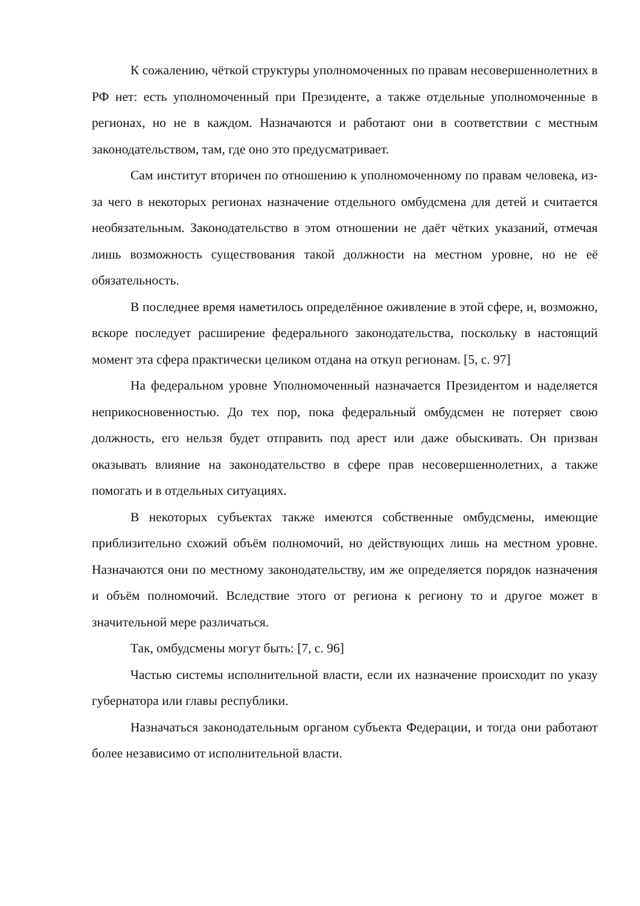К сожалению, чёткой структуры уполномоченных по правам несовершеннолетних в РФ нет: есть уполномоченный при Президенте, а также отдельные уполномоченные в регионах, но не в каждом. Назначаются и работают они в соответствии с местным законодательством, там, где оно это предусматривает.
Сам институт вторичен по отношению к уполномоченному по правам человека, из-за чего в некоторых регионах назначение отдельного омбудсмена для детей и считается необязательным. Законодательство в этом отношении не даёт чётких указаний, отмечая лишь возможность существования такой должности на местном уровне, но не её обязательность.
В последнее время наметилось определённое оживление в этой сфере, и, возможно, вскоре последует расширение федерального законодательства, поскольку в настоящий момент эта сфера практически целиком отдана на откуп регионам. [5, с. 97]
На федеральном уровне Уполномоченный назначается Президентом и наделяется неприкосновенностью. До тех пор, пока федеральный омбудсмен не потеряет свою должность, его нельзя будет отправить под арест или даже обыскивать. Он призван оказывать влияние на законодательство в сфере прав несовершеннолетних, а также помогать и в отдельных ситуациях.
В некоторых субъектах также имеются собственные омбудсмены, имеющие приблизительно схожий объём полномочий, но действующих лишь на местном уровне. Назначаются они по местному законодательству, им же определяется порядок назначения и объём полномочий. Вследствие этого от региона к региону то и другое может в значительной мере различаться.
Так, омбудсмены могут быть: [7, с. 96]
Частью системы исполнительной власти, если их назначение происходит по указу губернатора или главы республики.
Назначаться законодательным органом субъекта Федерации, и тогда они работают более независимо от исполнительной власти.